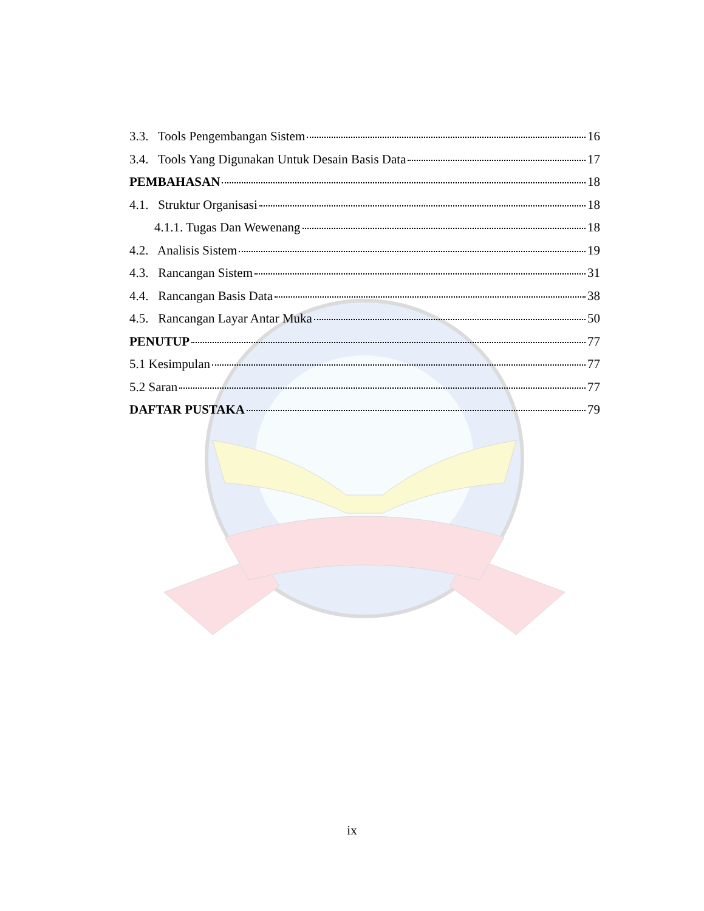3.3. Tools Pengembangan Sistem 16
3.4. Tools Yang Digunakan Untuk Desain Basis Data 17
PEMBAHASAN 18
4.1. Struktur Organisasi 18
4.1.1. Tugas Dan Wewenang 18
4.2. Analisis Sistem 19
4.3. Rancangan Sistem 31
4.4. Rancangan Basis Data 38
4.5. Rancangan Layar Antar Muka 50
PENUTUP 77
5.1 Kesimpulan 77
5.2 Saran 77
DAFTAR PUSTAKA 79
ix